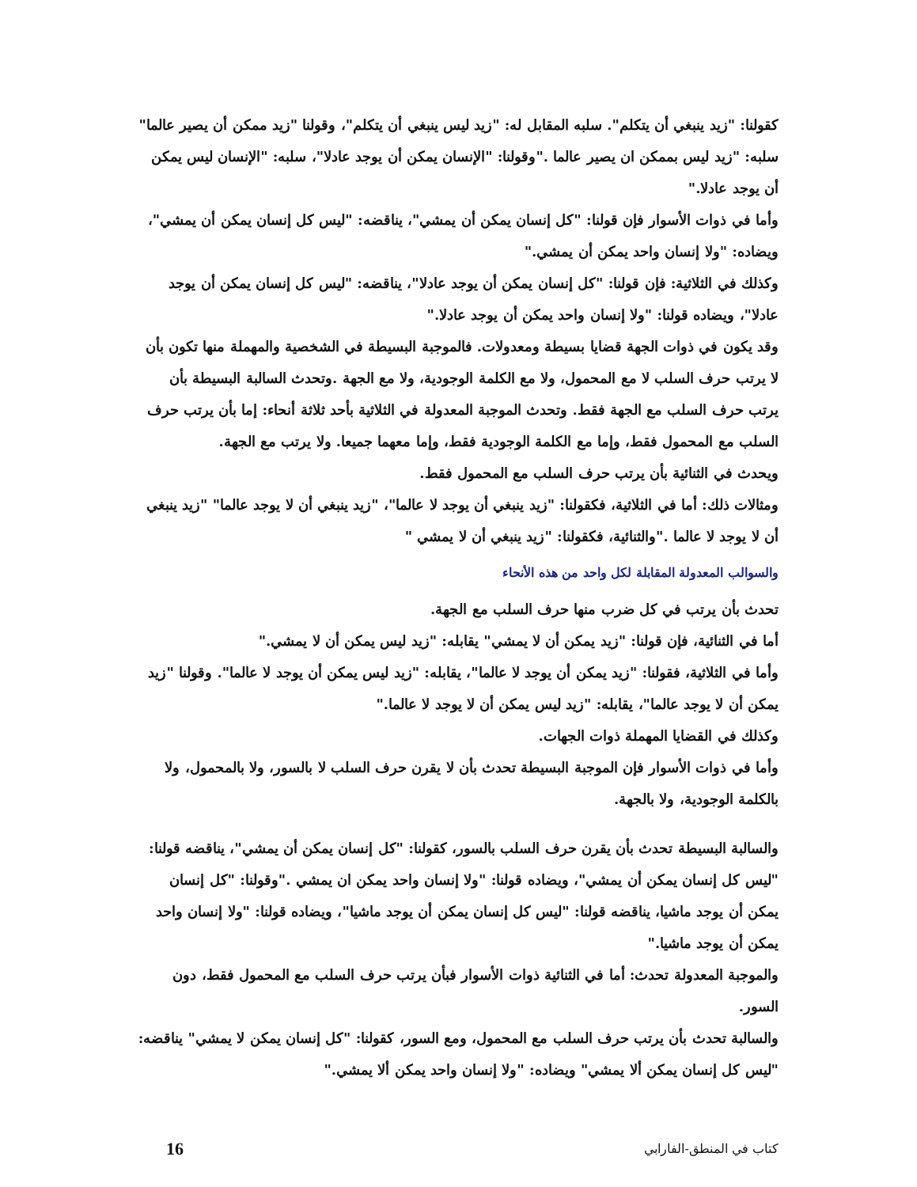كقولنا: "زيد ينبغي أن يتكلم". سلبه المقابل له: "زيد ليس ينبغي أن يتكلم"، وقولنا "زيد ممكن أن يصير عالما" سلبه: "زيد ليس بممكن ان يصير عالما ."وقولنا: "الإنسان يمكن أن يوجد عادلا"، سلبه: "الإنسان ليس يمكن أن يوجد عادلا."
وأما في ذوات الأسوار فإن قولنا: "كل إنسان يمكن أن يمشي"، يناقضه: "ليس كل إنسان يمكن أن يمشي"، ويضاده: "ولا إنسان واحد يمكن أن يمشي."
وكذلك في الثلاثية: فإن قولنا: "كل إنسان يمكن أن يوجد عادلا"، يناقضه: "ليس كل إنسان يمكن أن يوجد عادلا"، ويضاده قولنا: "ولا إنسان واحد يمكن أن يوجد عادلا."
وقد يكون في ذوات الجهة قضايا بسيطة ومعدولات. فالموجبة البسيطة في الشخصية والمهملة منها تكون بأن لا يرتب حرف السلب لا مع المحمول، ولا مع الكلمة الوجودية، ولا مع الجهة .وتحدث السالبة البسيطة بأن يرتب حرف السلب مع الجهة فقط. وتحدث الموجبة المعدولة في الثلاثية بأحد ثلاثة أنحاء: إما بأن يرتب حرف السلب مع المحمول فقط، وإما مع الكلمة الوجودية فقط، وإما معهما جميعا. ولا يرتب مع الجهة.
ويحدث في الثنائية بأن يرتب حرف السلب مع المحمول فقط.
ومثالات ذلك: أما في الثلاثية، فكقولنا: "زيد ينبغي أن يوجد لا عالما"، "زيد ينبغي أن لا يوجد عالما" "زيد ينبغي أن لا يوجد لا عالما ."والثنائية، فكقولنا: "زيد ينبغي أن لا يمشي "
والسوالب المعدولة المقابلة لكل واحد من هذه الأنحاء
تحدث بأن يرتب في كل ضرب منها حرف السلب مع الجهة.
أما في الثنائية، فإن قولنا: "زيد يمكن أن لا يمشي" يقابله: "زيد ليس يمكن أن لا يمشي."
وأما في الثلاثية، فقولنا: "زيد يمكن أن يوجد لا عالما"، يقابله: "زيد ليس يمكن أن يوجد لا عالما". وقولنا "زيد يمكن أن لا يوجد عالما"، يقابله: "زيد ليس يمكن أن لا يوجد لا عالما."
وكذلك في القضايا المهملة ذوات الجهات.
وأما في ذوات الأسوار فإن الموجبة البسيطة تحدث بأن لا يقرن حرف السلب لا بالسور، ولا بالمحمول، ولا بالكلمة الوجودية، ولا بالجهة.
والسالبة البسيطة تحدث بأن يقرن حرف السلب بالسور، كقولنا: "كل إنسان يمكن أن يمشي"، يناقضه قولنا: "ليس كل إنسان يمكن أن يمشي"، ويضاده قولنا: "ولا إنسان واحد يمكن ان يمشي ."وقولنا: "كل إنسان يمكن أن يوجد ماشيا، يناقضه قولنا: "ليس كل إنسان يمكن أن يوجد ماشيا"، ويضاده قولنا: "ولا إنسان واحد يمكن أن يوجد ماشيا."
والموجبة المعدولة تحدث: أما في الثنائية ذوات الأسوار فبأن يرتب حرف السلب مع المحمول فقط، دون السور.
والسالبة تحدث بأن يرتب حرف السلب مع المحمول، ومع السور، كقولنا: "كل إنسان يمكن لا يمشي" يناقضه: "ليس كل إنسان يمكن ألا يمشي" ويضاده: "ولا إنسان واحد يمكن ألا يمشي."
كتاب في المنطق-الفارابي 16